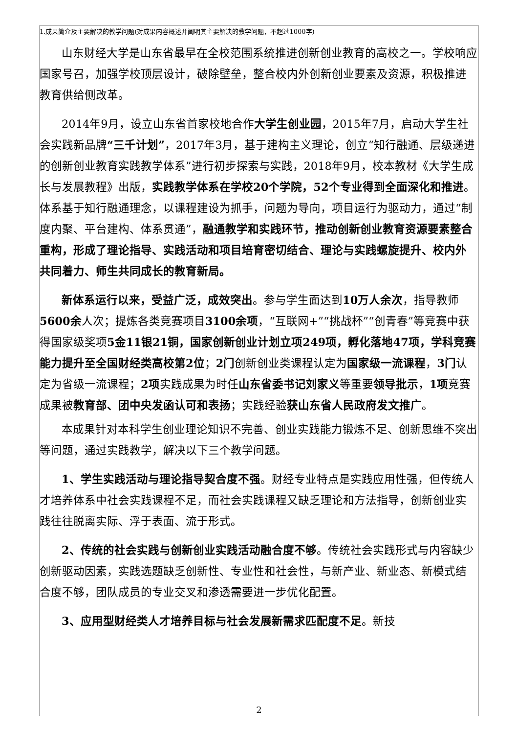1.成果简介及主要解决的教学问题(对成果内容概述并阐明其主要解决的教学问题，不超过1000字)
山东财经大学是山东省最早在全校范围系统推进创新创业教育的高校之一。学校响应国家号召，加强学校顶层设计，破除壁垒，整合校内外创新创业要素及资源，积极推进教育供给侧改革。
2014年9月，设立山东省首家校地合作大学生创业园，2015年7月，启动大学生社会实践新品牌“三千计划”，2017年3月，基于建构主义理论，创立“知行融通、层级递进的创新创业教育实践教学体系”进行初步探索与实践，2018年9月，校本教材《大学生成长与发展教程》出版，实践教学体系在学校20个学院，52个专业得到全面深化和推进。体系基于知行融通理念，以课程建设为抓手，问题为导向，项目运行为驱动力，通过“制度内聚、平台建构、体系贯通”，融通教学和实践环节，推动创新创业教育资源要素整合重构，形成了理论指导、实践活动和项目培育密切结合、理论与实践螺旋提升、校内外共同着力、师生共同成长的教育新局。
新体系运行以来，受益广泛，成效突出。参与学生面达到10万人余次，指导教师5600余人次；提炼各类竞赛项目3100余项，“互联网+”“挑战杯”“创青春”等竞赛中获得国家级奖项5金11银21铜，国家创新创业计划立项249项，孵化落地47项，学科竞赛能力提升至全国财经类高校第2位；2门创新创业类课程认定为国家级一流课程，3门认定为省级一流课程；2项实践成果为时任山东省委书记刘家义等重要领导批示，1项竞赛成果被教育部、团中央发函认可和表扬；实践经验获山东省人民政府发文推广。
本成果针对本科学生创业理论知识不完善、创业实践能力锻炼不足、创新思维不突出等问题，通过实践教学，解决以下三个教学问题。
1、学生实践活动与理论指导契合度不强。财经专业特点是实践应用性强，但传统人才培养体系中社会实践课程不足，而社会实践课程又缺乏理论和方法指导，创新创业实践往往脱离实际、浮于表面、流于形式。
2、传统的社会实践与创新创业实践活动融合度不够。传统社会实践形式与内容缺少创新驱动因素，实践选题缺乏创新性、专业性和社会性，与新产业、新业态、新模式结合度不够，团队成员的专业交叉和渗透需要进一步优化配置。
3、应用型财经类人才培养目标与社会发展新需求匹配度不足。新技
2